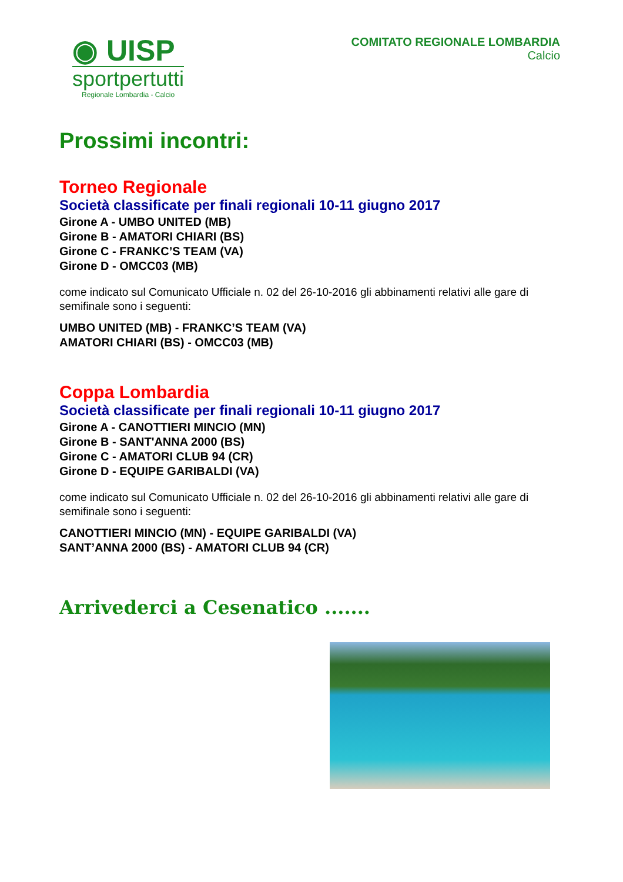◉ UISP
sportpertutti
Regionale Lombardia - Calcio
COMITATO REGIONALE LOMBARDIA
Calcio
Prossimi incontri:
Torneo Regionale
Società classificate per finali regionali 10-11 giugno 2017
Girone A - UMBO UNITED (MB)
Girone B - AMATORI CHIARI (BS)
Girone C - FRANKC’S TEAM (VA)
Girone D - OMCC03 (MB)
come indicato sul Comunicato Ufficiale n. 02 del 26-10-2016 gli abbinamenti relativi alle gare di semifinale sono i seguenti:
UMBO UNITED (MB) - FRANKC’S TEAM (VA)
AMATORI CHIARI (BS) - OMCC03 (MB)
Coppa Lombardia
Società classificate per finali regionali 10-11 giugno 2017
Girone A - CANOTTIERI MINCIO (MN)
Girone B - SANT'ANNA 2000 (BS)
Girone C - AMATORI CLUB 94 (CR)
Girone D - EQUIPE GARIBALDI (VA)
come indicato sul Comunicato Ufficiale n. 02 del 26-10-2016 gli abbinamenti relativi alle gare di semifinale sono i seguenti:
CANOTTIERI MINCIO (MN) - EQUIPE GARIBALDI (VA)
SANT’ANNA 2000 (BS) - AMATORI CLUB 94 (CR)
Arrivederci a Cesenatico .......